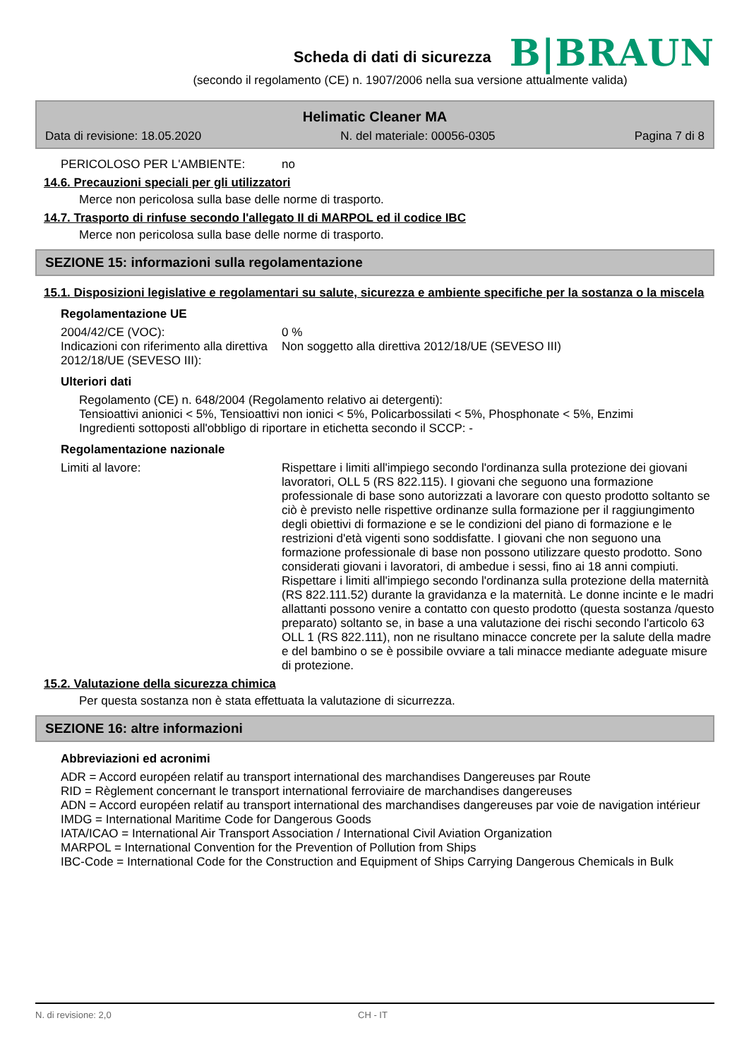Scheda di dati di sicurezza
B|BRAUN
(secondo il regolamento (CE) n. 1907/2006 nella sua versione attualmente valida)
Helimatic Cleaner MA
Data di revisione: 18.05.2020 N. del materiale: 00056-0305 Pagina 7 di 8
PERICOLOSO PER L'AMBIENTE: no
14.6. Precauzioni speciali per gli utilizzatori
Merce non pericolosa sulla base delle norme di trasporto.
14.7. Trasporto di rinfuse secondo l'allegato II di MARPOL ed il codice IBC
Merce non pericolosa sulla base delle norme di trasporto.
SEZIONE 15: informazioni sulla regolamentazione
15.1. Disposizioni legislative e regolamentari su salute, sicurezza e ambiente specifiche per la sostanza o la miscela
Regolamentazione UE
2004/42/CE (VOC): 0 %
Indicazioni con riferimento alla direttiva 2012/18/UE (SEVESO III): Non soggetto alla direttiva 2012/18/UE (SEVESO III)
Ulteriori dati
Regolamento (CE) n. 648/2004 (Regolamento relativo ai detergenti):
Tensioattivi anionici < 5%, Tensioattivi non ionici < 5%, Policarbossilati < 5%, Phosphonate < 5%, Enzimi
Ingredienti sottoposti all'obbligo di riportare in etichetta secondo il SCCP: -
Regolamentazione nazionale
Limiti al lavore: Rispettare i limiti all'impiego secondo l'ordinanza sulla protezione dei giovani lavoratori, OLL 5 (RS 822.115). I giovani che seguono una formazione professionale di base sono autorizzati a lavorare con questo prodotto soltanto se ciò è previsto nelle rispettive ordinanze sulla formazione per il raggiungimento degli obiettivi di formazione e se le condizioni del piano di formazione e le restrizioni d'età vigenti sono soddisfatte. I giovani che non seguono una formazione professionale di base non possono utilizzare questo prodotto. Sono considerati giovani i lavoratori, di ambedue i sessi, fino ai 18 anni compiuti.
Rispettare i limiti all'impiego secondo l'ordinanza sulla protezione della maternità (RS 822.111.52) durante la gravidanza e la maternità. Le donne incinte e le madri allattanti possono venire a contatto con questo prodotto (questa sostanza /questo preparato) soltanto se, in base a una valutazione dei rischi secondo l'articolo 63 OLL 1 (RS 822.111), non ne risultano minacce concrete per la salute della madre e del bambino o se è possibile ovviare a tali minacce mediante adeguate misure di protezione.
15.2. Valutazione della sicurezza chimica
Per questa sostanza non è stata effettuata la valutazione di sicurrezza.
SEZIONE 16: altre informazioni
Abbreviazioni ed acronimi
ADR = Accord européen relatif au transport international des marchandises Dangereuses par Route
RID = Règlement concernant le transport international ferroviaire de marchandises dangereuses
ADN = Accord européen relatif au transport international des marchandises dangereuses par voie de navigation intérieur
IMDG = International Maritime Code for Dangerous Goods
IATA/ICAO = International Air Transport Association / International Civil Aviation Organization
MARPOL = International Convention for the Prevention of Pollution from Ships
IBC-Code = International Code for the Construction and Equipment of Ships Carrying Dangerous Chemicals in Bulk
N. di revisione: 2,0 CH - IT